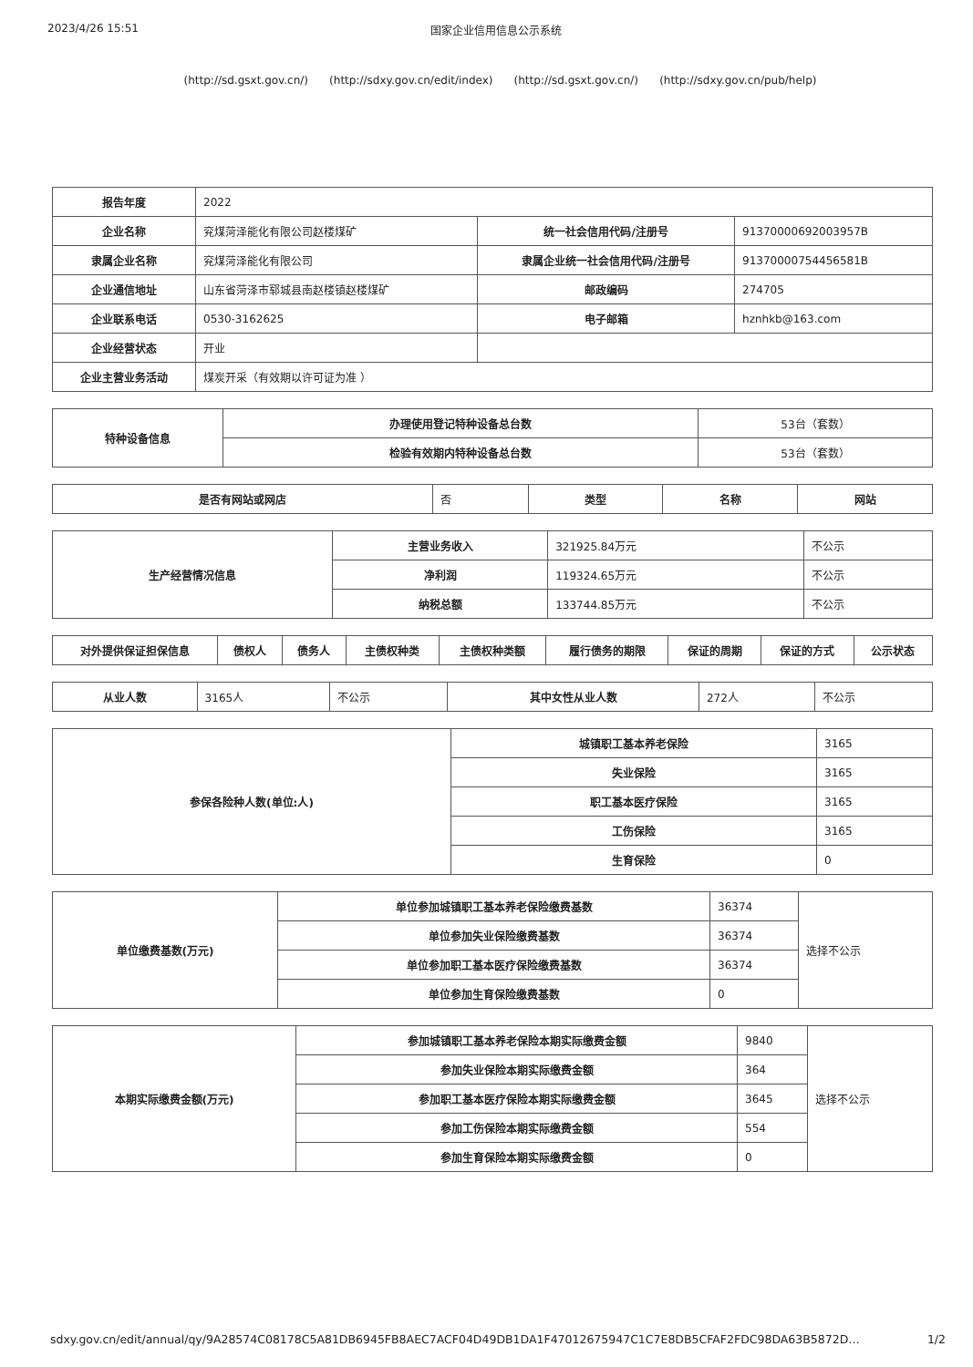2023/4/26 15:51 国家企业信用信息公示系统
(http://sd.gsxt.gov.cn/) (http://sdxy.gov.cn/edit/index) (http://sd.gsxt.gov.cn/) (http://sdxy.gov.cn/pub/help)
| 报告年度 | 2022 | | |
| 企业名称 | 兖煤菏泽能化有限公司赵楼煤矿 | 统一社会信用代码/注册号 | 91370000692003957B |
| 隶属企业名称 | 兖煤菏泽能化有限公司 | 隶属企业统一社会信用代码/注册号 | 91370000754456581B |
| 企业通信地址 | 山东省菏泽市郓城县南赵楼镇赵楼煤矿 | 邮政编码 | 274705 |
| 企业联系电话 | 0530-3162625 | 电子邮箱 | hznhkb@163.com |
| 企业经营状态 | 开业 | | |
| 企业主营业务活动 | 煤炭开采（有效期以许可证为准 ） | | |
| 特种设备信息 | 办理使用登记特种设备总台数 | 53台（套数） |
| | 检验有效期内特种设备总台数 | 53台（套数） |
| 是否有网站或网店 | 否 | 类型 | 名称 | 网站 |
| 生产经营情况信息 | 主营业务收入 | 321925.84万元 | 不公示 |
| | 净利润 | 119324.65万元 | 不公示 |
| | 纳税总额 | 133744.85万元 | 不公示 |
| 对外提供保证担保信息 | 债权人 | 债务人 | 主债权种类 | 主债权种类额 | 履行债务的期限 | 保证的周期 | 保证的方式 | 公示状态 |
| --- | --- | --- | --- | --- | --- | --- | --- | --- |
| 从业人数 | 3165人 | 不公示 | 其中女性从业人数 | 272人 | 不公示 |
| 参保各险种人数(单位:人) | 城镇职工基本养老保险 | 3165 |
| | 失业保险 | 3165 |
| | 职工基本医疗保险 | 3165 |
| | 工伤保险 | 3165 |
| | 生育保险 | 0 |
| 单位缴费基数(万元) | 单位参加城镇职工基本养老保险缴费基数 | 36374 | 选择不公示 |
| | 单位参加失业保险缴费基数 | 36374 | |
| | 单位参加职工基本医疗保险缴费基数 | 36374 | |
| | 单位参加生育保险缴费基数 | 0 | |
| 本期实际缴费金额(万元) | 参加城镇职工基本养老保险本期实际缴费金额 | 9840 | 选择不公示 |
| | 参加失业保险本期实际缴费金额 | 364 | |
| | 参加职工基本医疗保险本期实际缴费金额 | 3645 | |
| | 参加工伤保险本期实际缴费金额 | 554 | |
| | 参加生育保险本期实际缴费金额 | 0 | |
sdxy.gov.cn/edit/annual/qy/9A28574C08178C5A81DB6945FB8AEC7ACF04D49DB1DA1F47012675947C1C7E8DB5CFAF2FDC98DA63B5872D… 1/2